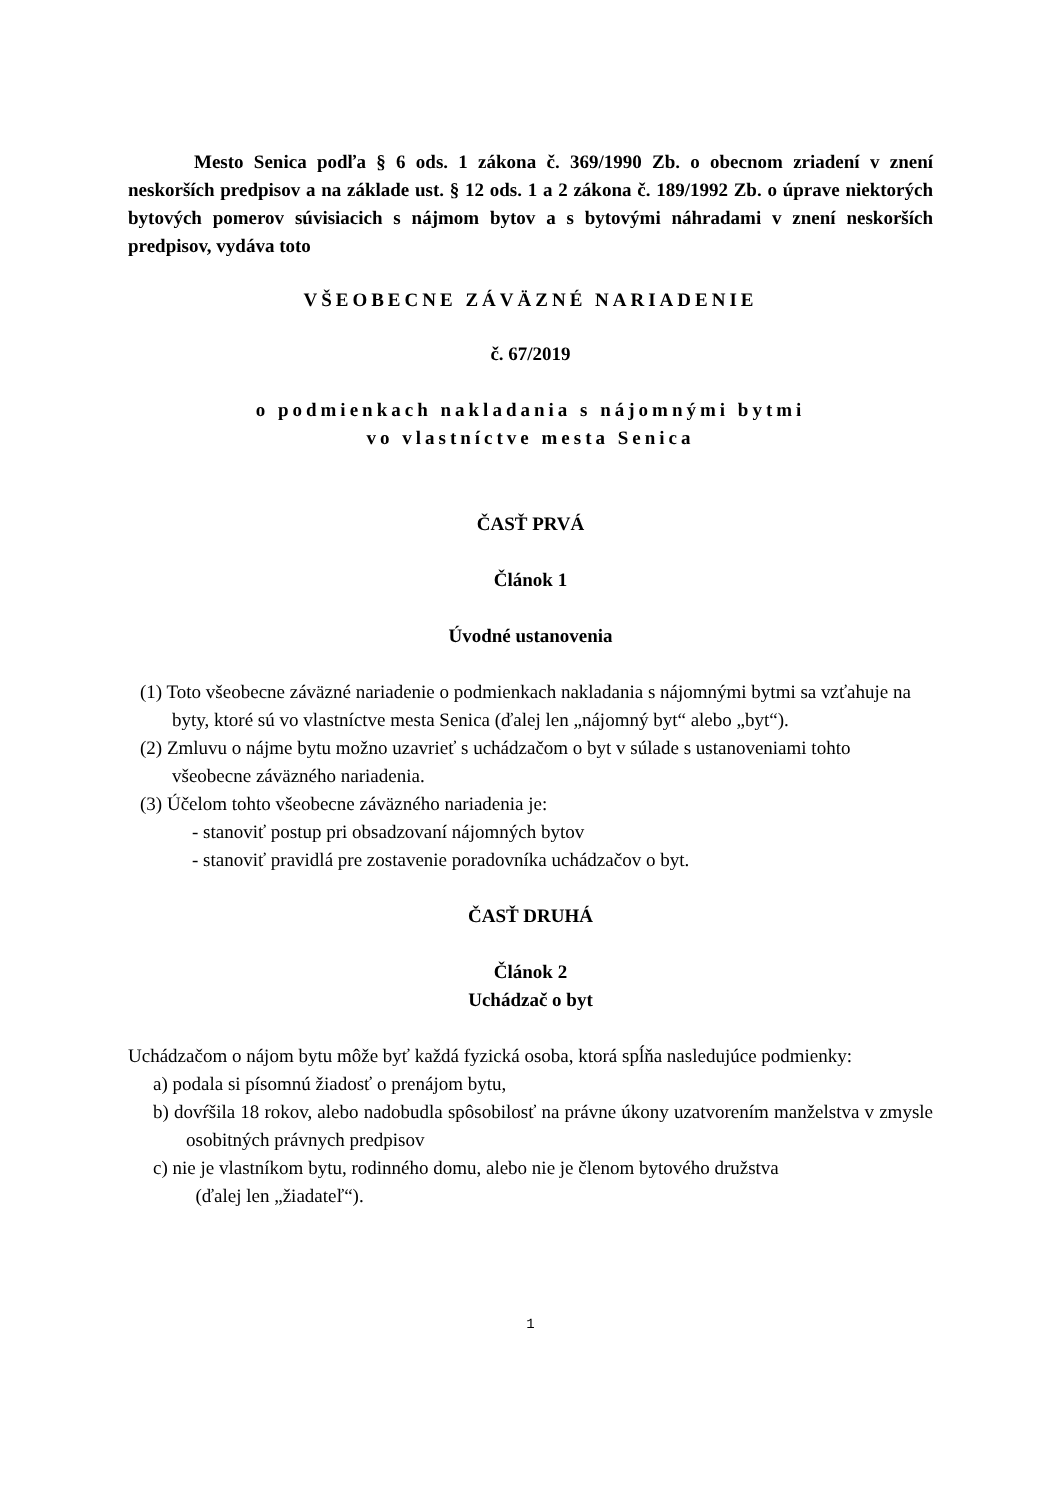Mesto Senica podľa § 6 ods. 1 zákona č. 369/1990 Zb. o obecnom zriadení v znení neskorších predpisov a na základe ust. § 12 ods. 1 a 2 zákona č. 189/1992 Zb. o úprave niektorých bytových pomerov súvisiacich s nájmom bytov a s bytovými náhradami v znení neskorších predpisov, vydáva toto
VŠEOBECNE ZÁVÄZNÉ NARIADENIE
č. 67/2019
o podmienkach nakladania s nájomnými bytmi
vo vlastníctve mesta Senica
ČASŤ PRVÁ
Článok 1
Úvodné ustanovenia
(1) Toto všeobecne záväzné nariadenie o podmienkach nakladania s nájomnými bytmi sa vzťahuje na byty, ktoré sú vo vlastníctve mesta Senica (ďalej len „nájomný byt“ alebo „byt“).
(2) Zmluvu o nájme bytu možno uzavrieť s uchádzačom o byt v súlade s ustanoveniami tohto všeobecne záväzného nariadenia.
(3) Účelom tohto všeobecne záväzného nariadenia je:
- stanoviť postup pri obsadzovaní nájomných bytov
- stanoviť pravidlá pre zostavenie poradovníka uchádzačov o byt.
ČASŤ DRUHÁ
Článok 2
Uchádzač o byt
Uchádzačom o nájom bytu môže byť každá fyzická osoba, ktorá spĺňa nasledujúce podmienky:
a) podala si písomnú žiadosť o prenájom bytu,
b) dovŕšila 18 rokov, alebo nadobudla spôsobilosť na právne úkony uzatvorením manželstva v zmysle osobitných právnych predpisov
c) nie je vlastníkom bytu, rodinného domu, alebo nie je členom bytového družstva
(ďalej len „žiadateľ“).
1